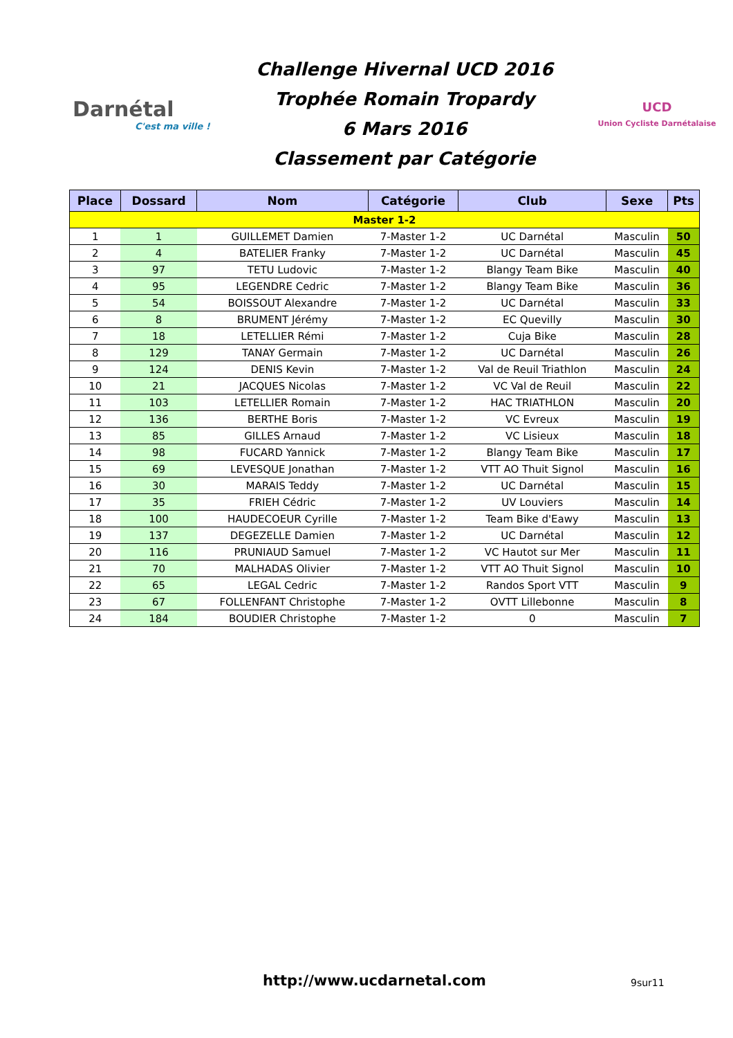Darnétal
C'est ma ville !
Challenge Hivernal UCD 2016
Trophée Romain Tropardy
6 Mars 2016
Classement par Catégorie
UCD
Union Cycliste Darnétalaise
| Place | Dossard | Nom | Catégorie | Club | Sexe | Pts |
| --- | --- | --- | --- | --- | --- | --- |
| Master 1-2 | | | | | | |
| 1 | 1 | GUILLEMET Damien | 7-Master 1-2 | UC Darnétal | Masculin | 50 |
| 2 | 4 | BATELIER Franky | 7-Master 1-2 | UC Darnétal | Masculin | 45 |
| 3 | 97 | TETU Ludovic | 7-Master 1-2 | Blangy Team Bike | Masculin | 40 |
| 4 | 95 | LEGENDRE Cedric | 7-Master 1-2 | Blangy Team Bike | Masculin | 36 |
| 5 | 54 | BOISSOUT Alexandre | 7-Master 1-2 | UC Darnétal | Masculin | 33 |
| 6 | 8 | BRUMENT Jérémy | 7-Master 1-2 | EC Quevilly | Masculin | 30 |
| 7 | 18 | LETELLIER Rémi | 7-Master 1-2 | Cuja Bike | Masculin | 28 |
| 8 | 129 | TANAY Germain | 7-Master 1-2 | UC Darnétal | Masculin | 26 |
| 9 | 124 | DENIS Kevin | 7-Master 1-2 | Val de Reuil Triathlon | Masculin | 24 |
| 10 | 21 | JACQUES Nicolas | 7-Master 1-2 | VC Val de Reuil | Masculin | 22 |
| 11 | 103 | LETELLIER Romain | 7-Master 1-2 | HAC TRIATHLON | Masculin | 20 |
| 12 | 136 | BERTHE Boris | 7-Master 1-2 | VC Evreux | Masculin | 19 |
| 13 | 85 | GILLES Arnaud | 7-Master 1-2 | VC Lisieux | Masculin | 18 |
| 14 | 98 | FUCARD Yannick | 7-Master 1-2 | Blangy Team Bike | Masculin | 17 |
| 15 | 69 | LEVESQUE Jonathan | 7-Master 1-2 | VTT AO Thuit Signol | Masculin | 16 |
| 16 | 30 | MARAIS Teddy | 7-Master 1-2 | UC Darnétal | Masculin | 15 |
| 17 | 35 | FRIEH Cédric | 7-Master 1-2 | UV Louviers | Masculin | 14 |
| 18 | 100 | HAUDECOEUR Cyrille | 7-Master 1-2 | Team Bike d'Eawy | Masculin | 13 |
| 19 | 137 | DEGEZELLE Damien | 7-Master 1-2 | UC Darnétal | Masculin | 12 |
| 20 | 116 | PRUNIAUD Samuel | 7-Master 1-2 | VC Hautot sur Mer | Masculin | 11 |
| 21 | 70 | MALHADAS Olivier | 7-Master 1-2 | VTT AO Thuit Signol | Masculin | 10 |
| 22 | 65 | LEGAL Cedric | 7-Master 1-2 | Randos Sport VTT | Masculin | 9 |
| 23 | 67 | FOLLENFANT Christophe | 7-Master 1-2 | OVTT Lillebonne | Masculin | 8 |
| 24 | 184 | BOUDIER Christophe | 7-Master 1-2 | 0 | Masculin | 7 |
http://www.ucdarnetal.com 9sur11